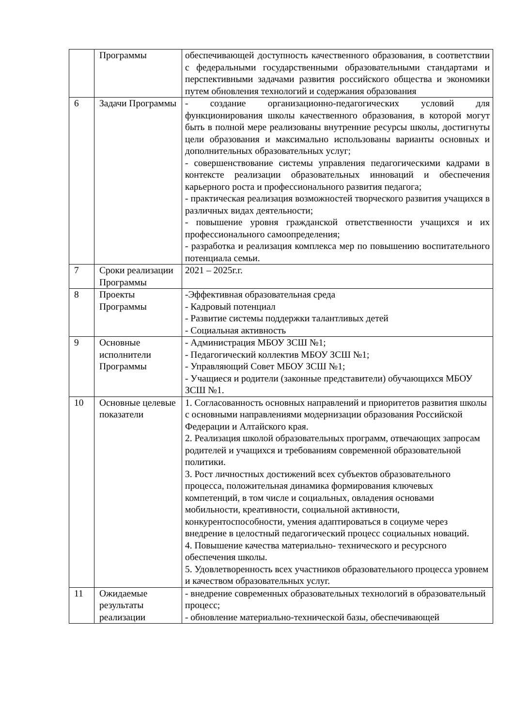| | Программы | обеспечивающей доступность качественного образования, в соответствии с федеральными государственными образовательными стандартами и перспективными задачами развития российского общества и экономики путем обновления технологий и содержания образования |
| 6 | Задачи Программы | - создание организационно-педагогических условий для функционирования школы качественного образования, в которой могут быть в полной мере реализованы внутренние ресурсы школы, достигнуты цели образования и максимально использованы варианты основных и дополнительных образовательных услуг; - совершенствование системы управления педагогическими кадрами в контексте реализации образовательных инноваций и обеспечения карьерного роста и профессионального развития педагога; - практическая реализация возможностей творческого развития учащихся в различных видах деятельности; - повышение уровня гражданской ответственности учащихся и их профессионального самоопределения; - разработка и реализация комплекса мер по повышению воспитательного потенциала семьи. |
| 7 | Сроки реализации Программы | 2021 – 2025г.г. |
| 8 | Проекты Программы | -Эффективная образовательная среда - Кадровый потенциал - Развитие системы поддержки талантливых детей - Социальная активность |
| 9 | Основные исполнители Программы | - Администрация МБОУ ЗСШ №1; - Педагогический коллектив МБОУ ЗСШ №1; - Управляющий Совет МБОУ ЗСШ №1; - Учащиеся и родители (законные представители) обучающихся МБОУ ЗСШ №1. |
| 10 | Основные целевые показатели | 1. Согласованность основных направлений и приоритетов развития школы с основными направлениями модернизации образования Российской Федерации и Алтайского края. 2. Реализация школой образовательных программ, отвечающих запросам родителей и учащихся и требованиям современной образовательной политики. 3. Рост личностных достижений всех субъектов образовательного процесса, положительная динамика формирования ключевых компетенций, в том числе и социальных, овладения основами мобильности, креативности, социальной активности, конкурентоспособности, умения адаптироваться в социуме через внедрение в целостный педагогический процесс социальных новаций. 4. Повышение качества материально- технического и ресурсного обеспечения школы. 5. Удовлетворенность всех участников образовательного процесса уровнем и качеством образовательных услуг. |
| 11 | Ожидаемые результаты реализации | - внедрение современных образовательных технологий в образовательный процесс; - обновление материально-технической базы, обеспечивающей |